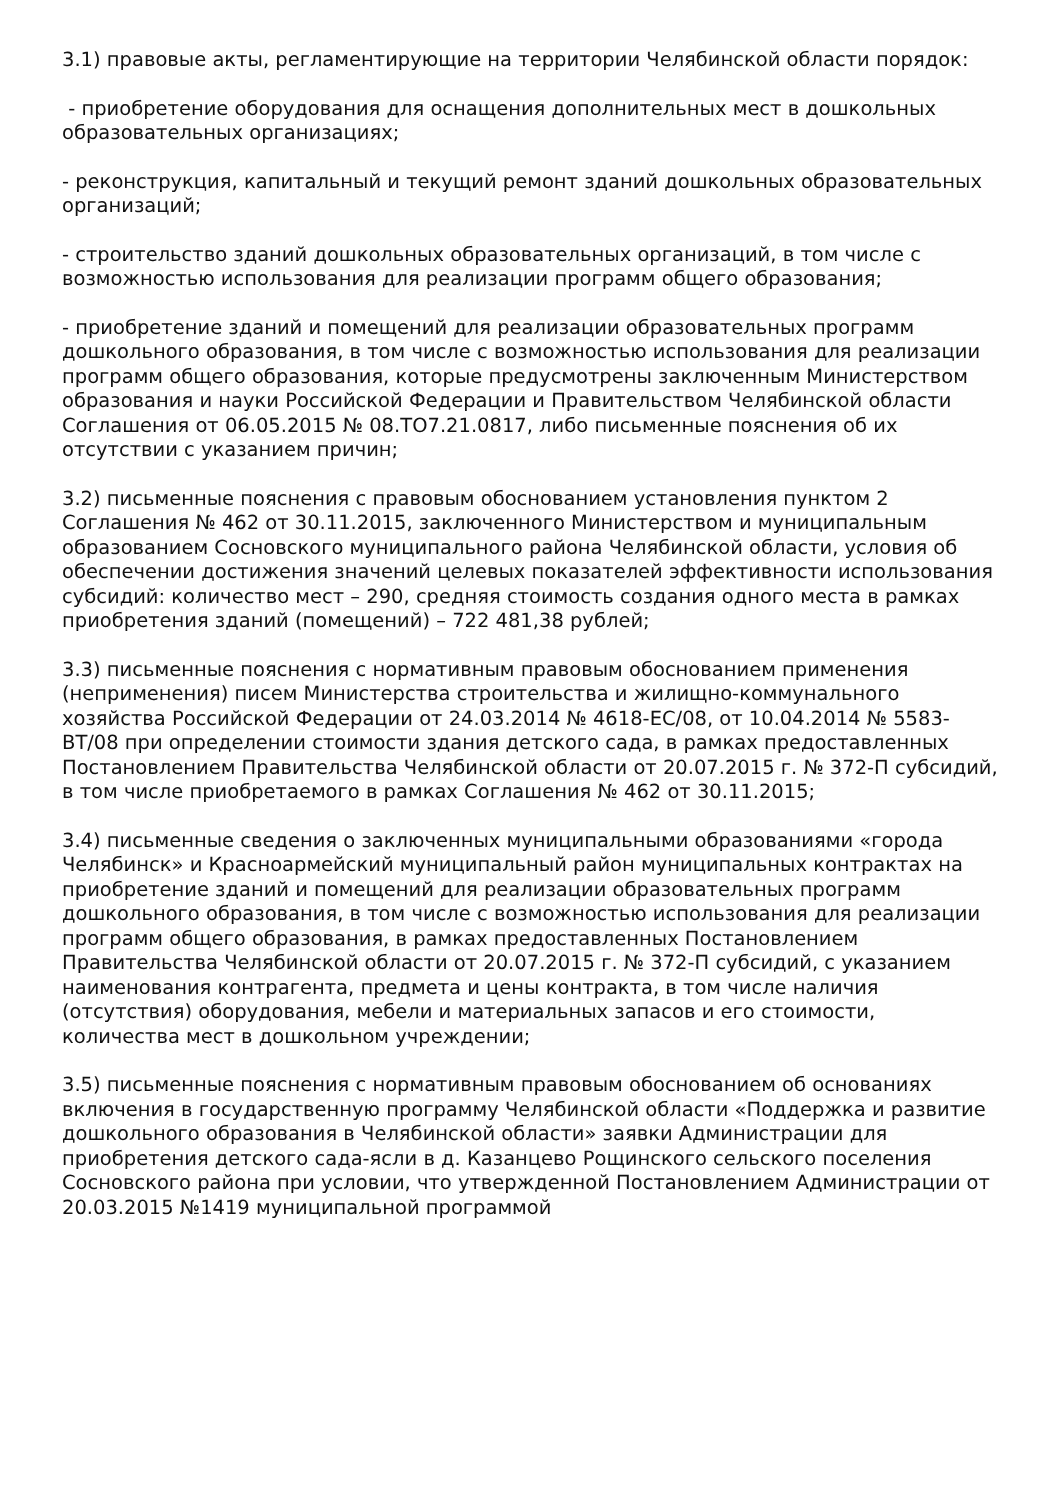3.1) правовые акты, регламентирующие на территории Челябинской области порядок:
- приобретение оборудования для оснащения дополнительных мест в дошкольных образовательных организациях;
- реконструкция, капитальный и текущий ремонт зданий дошкольных образовательных организаций;
- строительство зданий дошкольных образовательных организаций, в том числе с возможностью использования для реализации программ общего образования;
- приобретение зданий и помещений для реализации образовательных программ дошкольного образования, в том числе с возможностью использования для реализации программ общего образования, которые предусмотрены заключенным Министерством образования и науки Российской Федерации и Правительством Челябинской области Соглашения от 06.05.2015 № 08.ТО7.21.0817, либо письменные пояснения об их отсутствии с указанием причин;
3.2) письменные пояснения с правовым обоснованием установления пунктом 2 Соглашения № 462 от 30.11.2015, заключенного Министерством и муниципальным образованием Сосновского муниципального района Челябинской области, условия об обеспечении достижения значений целевых показателей эффективности использования субсидий: количество мест – 290, средняя стоимость создания одного места в рамках приобретения зданий (помещений) – 722 481,38 рублей;
3.3) письменные пояснения с нормативным правовым обоснованием применения (неприменения) писем Министерства строительства и жилищно-коммунального хозяйства Российской Федерации от 24.03.2014 № 4618-ЕС/08, от 10.04.2014 № 5583-ВТ/08 при определении стоимости здания детского сада, в рамках предоставленных Постановлением Правительства Челябинской области от 20.07.2015 г. № 372-П субсидий, в том числе приобретаемого в рамках Соглашения № 462 от 30.11.2015;
3.4) письменные сведения о заключенных муниципальными образованиями «города Челябинск» и Красноармейский муниципальный район муниципальных контрактах на приобретение зданий и помещений для реализации образовательных программ дошкольного образования, в том числе с возможностью использования для реализации программ общего образования, в рамках предоставленных Постановлением Правительства Челябинской области от 20.07.2015 г. № 372-П субсидий, с указанием наименования контрагента, предмета и цены контракта, в том числе наличия (отсутствия) оборудования, мебели и материальных запасов и его стоимости, количества мест в дошкольном учреждении;
3.5) письменные пояснения с нормативным правовым обоснованием об основаниях включения в государственную программу Челябинской области «Поддержка и развитие дошкольного образования в Челябинской области» заявки Администрации для приобретения детского сада-ясли в д. Казанцево Рощинского сельского поселения Сосновского района при условии, что утвержденной Постановлением Администрации от 20.03.2015 №1419 муниципальной программой